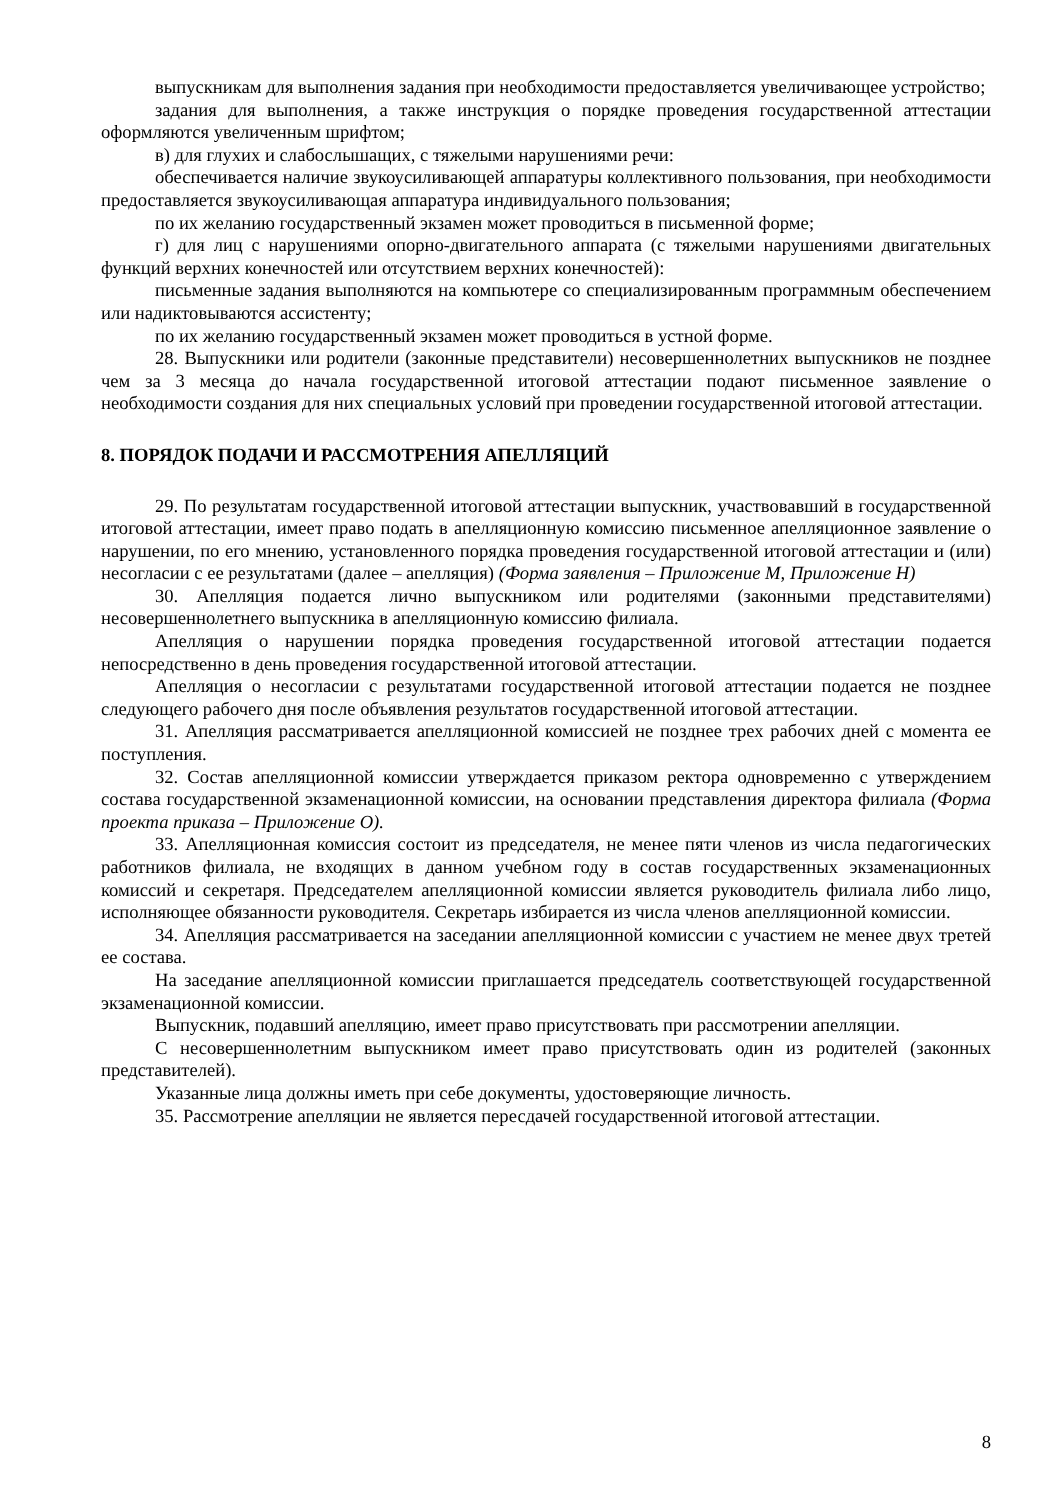выпускникам для выполнения задания при необходимости предоставляется увеличивающее устройство;
задания для выполнения, а также инструкция о порядке проведения государственной аттестации оформляются увеличенным шрифтом;
в) для глухих и слабослышащих, с тяжелыми нарушениями речи:
обеспечивается наличие звукоусиливающей аппаратуры коллективного пользования, при необходимости предоставляется звукоусиливающая аппаратура индивидуального пользования;
по их желанию государственный экзамен может проводиться в письменной форме;
г) для лиц с нарушениями опорно-двигательного аппарата (с тяжелыми нарушениями двигательных функций верхних конечностей или отсутствием верхних конечностей):
письменные задания выполняются на компьютере со специализированным программным обеспечением или надиктовываются ассистенту;
по их желанию государственный экзамен может проводиться в устной форме.
28. Выпускники или родители (законные представители) несовершеннолетних выпускников не позднее чем за 3 месяца до начала государственной итоговой аттестации подают письменное заявление о необходимости создания для них специальных условий при проведении государственной итоговой аттестации.
8. ПОРЯДОК ПОДАЧИ И РАССМОТРЕНИЯ АПЕЛЛЯЦИЙ
29. По результатам государственной итоговой аттестации выпускник, участвовавший в государственной итоговой аттестации, имеет право подать в апелляционную комиссию письменное апелляционное заявление о нарушении, по его мнению, установленного порядка проведения государственной итоговой аттестации и (или) несогласии с ее результатами (далее – апелляция) (Форма заявления – Приложение М, Приложение Н)
30. Апелляция подается лично выпускником или родителями (законными представителями) несовершеннолетнего выпускника в апелляционную комиссию филиала.
Апелляция о нарушении порядка проведения государственной итоговой аттестации подается непосредственно в день проведения государственной итоговой аттестации.
Апелляция о несогласии с результатами государственной итоговой аттестации подается не позднее следующего рабочего дня после объявления результатов государственной итоговой аттестации.
31. Апелляция рассматривается апелляционной комиссией не позднее трех рабочих дней с момента ее поступления.
32. Состав апелляционной комиссии утверждается приказом ректора одновременно с утверждением состава государственной экзаменационной комиссии, на основании представления директора филиала (Форма проекта приказа – Приложение О).
33. Апелляционная комиссия состоит из председателя, не менее пяти членов из числа педагогических работников филиала, не входящих в данном учебном году в состав государственных экзаменационных комиссий и секретаря. Председателем апелляционной комиссии является руководитель филиала либо лицо, исполняющее обязанности руководителя. Секретарь избирается из числа членов апелляционной комиссии.
34. Апелляция рассматривается на заседании апелляционной комиссии с участием не менее двух третей ее состава.
На заседание апелляционной комиссии приглашается председатель соответствующей государственной экзаменационной комиссии.
Выпускник, подавший апелляцию, имеет право присутствовать при рассмотрении апелляции.
С несовершеннолетним выпускником имеет право присутствовать один из родителей (законных представителей).
Указанные лица должны иметь при себе документы, удостоверяющие личность.
35. Рассмотрение апелляции не является пересдачей государственной итоговой аттестации.
8